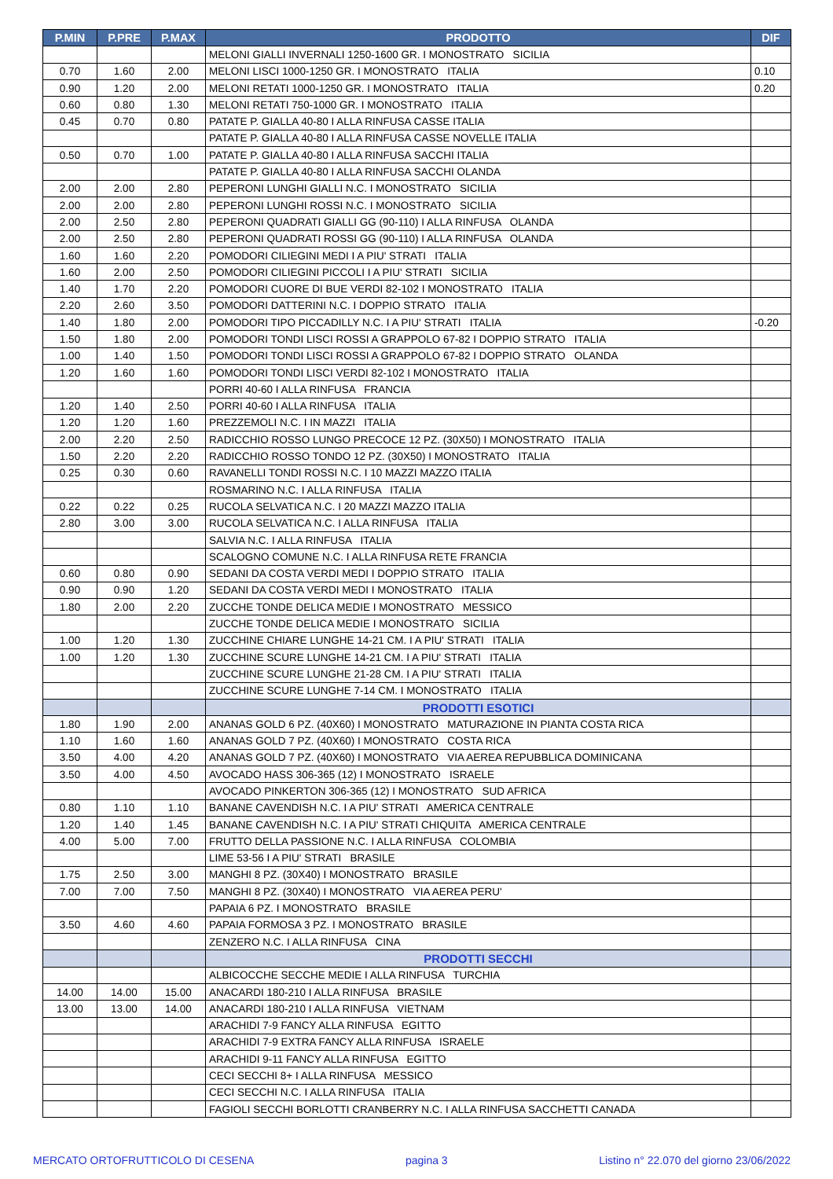| P.MIN | P.PRE | P.MAX | PRODOTTO | DIF |
| --- | --- | --- | --- | --- |
| | | | MELONI GIALLI INVERNALI 1250-1600 GR. I MONOSTRATO SICILIA | |
| 0.70 | 1.60 | 2.00 | MELONI LISCI 1000-1250 GR. I MONOSTRATO ITALIA | 0.10 |
| 0.90 | 1.20 | 2.00 | MELONI RETATI 1000-1250 GR. I MONOSTRATO ITALIA | 0.20 |
| 0.60 | 0.80 | 1.30 | MELONI RETATI 750-1000 GR. I MONOSTRATO ITALIA | |
| 0.45 | 0.70 | 0.80 | PATATE P. GIALLA 40-80 I ALLA RINFUSA CASSE ITALIA | |
| | | | PATATE P. GIALLA 40-80 I ALLA RINFUSA CASSE NOVELLE ITALIA | |
| 0.50 | 0.70 | 1.00 | PATATE P. GIALLA 40-80 I ALLA RINFUSA SACCHI ITALIA | |
| | | | PATATE P. GIALLA 40-80 I ALLA RINFUSA SACCHI OLANDA | |
| 2.00 | 2.00 | 2.80 | PEPERONI LUNGHI GIALLI N.C. I MONOSTRATO SICILIA | |
| 2.00 | 2.00 | 2.80 | PEPERONI LUNGHI ROSSI N.C. I MONOSTRATO SICILIA | |
| 2.00 | 2.50 | 2.80 | PEPERONI QUADRATI GIALLI GG (90-110) I ALLA RINFUSA OLANDA | |
| 2.00 | 2.50 | 2.80 | PEPERONI QUADRATI ROSSI GG (90-110) I ALLA RINFUSA OLANDA | |
| 1.60 | 1.60 | 2.20 | POMODORI CILIEGINI MEDI I A PIU' STRATI ITALIA | |
| 1.60 | 2.00 | 2.50 | POMODORI CILIEGINI PICCOLI I A PIU' STRATI SICILIA | |
| 1.40 | 1.70 | 2.20 | POMODORI CUORE DI BUE VERDI 82-102 I MONOSTRATO ITALIA | |
| 2.20 | 2.60 | 3.50 | POMODORI DATTERINI N.C. I DOPPIO STRATO ITALIA | |
| 1.40 | 1.80 | 2.00 | POMODORI TIPO PICCADILLY N.C. I A PIU' STRATI ITALIA | -0.20 |
| 1.50 | 1.80 | 2.00 | POMODORI TONDI LISCI ROSSI A GRAPPOLO 67-82 I DOPPIO STRATO ITALIA | |
| 1.00 | 1.40 | 1.50 | POMODORI TONDI LISCI ROSSI A GRAPPOLO 67-82 I DOPPIO STRATO OLANDA | |
| 1.20 | 1.60 | 1.60 | POMODORI TONDI LISCI VERDI 82-102 I MONOSTRATO ITALIA | |
| | | | PORRI 40-60 I ALLA RINFUSA FRANCIA | |
| 1.20 | 1.40 | 2.50 | PORRI 40-60 I ALLA RINFUSA ITALIA | |
| 1.20 | 1.20 | 1.60 | PREZZEMOLI N.C. I IN MAZZI ITALIA | |
| 2.00 | 2.20 | 2.50 | RADICCHIO ROSSO LUNGO PRECOCE 12 PZ. (30X50) I MONOSTRATO ITALIA | |
| 1.50 | 2.20 | 2.20 | RADICCHIO ROSSO TONDO 12 PZ. (30X50) I MONOSTRATO ITALIA | |
| 0.25 | 0.30 | 0.60 | RAVANELLI TONDI ROSSI N.C. I 10 MAZZI MAZZO ITALIA | |
| | | | ROSMARINO N.C. I ALLA RINFUSA ITALIA | |
| 0.22 | 0.22 | 0.25 | RUCOLA SELVATICA N.C. I 20 MAZZI MAZZO ITALIA | |
| 2.80 | 3.00 | 3.00 | RUCOLA SELVATICA N.C. I ALLA RINFUSA ITALIA | |
| | | | SALVIA N.C. I ALLA RINFUSA ITALIA | |
| | | | SCALOGNO COMUNE N.C. I ALLA RINFUSA RETE FRANCIA | |
| 0.60 | 0.80 | 0.90 | SEDANI DA COSTA VERDI MEDI I DOPPIO STRATO ITALIA | |
| 0.90 | 0.90 | 1.20 | SEDANI DA COSTA VERDI MEDI I MONOSTRATO ITALIA | |
| 1.80 | 2.00 | 2.20 | ZUCCHE TONDE DELICA MEDIE I MONOSTRATO MESSICO | |
| | | | ZUCCHE TONDE DELICA MEDIE I MONOSTRATO SICILIA | |
| 1.00 | 1.20 | 1.30 | ZUCCHINE CHIARE LUNGHE 14-21 CM. I A PIU' STRATI ITALIA | |
| 1.00 | 1.20 | 1.30 | ZUCCHINE SCURE LUNGHE 14-21 CM. I A PIU' STRATI ITALIA | |
| | | | ZUCCHINE SCURE LUNGHE 21-28 CM. I A PIU' STRATI ITALIA | |
| | | | ZUCCHINE SCURE LUNGHE 7-14 CM. I MONOSTRATO ITALIA | |
| | | | PRODOTTI ESOTICI | |
| 1.80 | 1.90 | 2.00 | ANANAS GOLD 6 PZ. (40X60) I MONOSTRATO MATURAZIONE IN PIANTA COSTA RICA | |
| 1.10 | 1.60 | 1.60 | ANANAS GOLD 7 PZ. (40X60) I MONOSTRATO COSTA RICA | |
| 3.50 | 4.00 | 4.20 | ANANAS GOLD 7 PZ. (40X60) I MONOSTRATO VIA AEREA REPUBBLICA DOMINICANA | |
| 3.50 | 4.00 | 4.50 | AVOCADO HASS 306-365 (12) I MONOSTRATO ISRAELE | |
| | | | AVOCADO PINKERTON 306-365 (12) I MONOSTRATO SUD AFRICA | |
| 0.80 | 1.10 | 1.10 | BANANE CAVENDISH N.C. I A PIU' STRATI AMERICA CENTRALE | |
| 1.20 | 1.40 | 1.45 | BANANE CAVENDISH N.C. I A PIU' STRATI CHIQUITA AMERICA CENTRALE | |
| 4.00 | 5.00 | 7.00 | FRUTTO DELLA PASSIONE N.C. I ALLA RINFUSA COLOMBIA | |
| | | | LIME 53-56 I A PIU' STRATI BRASILE | |
| 1.75 | 2.50 | 3.00 | MANGHI 8 PZ. (30X40) I MONOSTRATO BRASILE | |
| 7.00 | 7.00 | 7.50 | MANGHI 8 PZ. (30X40) I MONOSTRATO VIA AEREA PERU' | |
| | | | PAPAIA 6 PZ. I MONOSTRATO BRASILE | |
| 3.50 | 4.60 | 4.60 | PAPAIA FORMOSA 3 PZ. I MONOSTRATO BRASILE | |
| | | | ZENZERO N.C. I ALLA RINFUSA CINA | |
| | | | PRODOTTI SECCHI | |
| | | | ALBICOCCHE SECCHE MEDIE I ALLA RINFUSA TURCHIA | |
| 14.00 | 14.00 | 15.00 | ANACARDI 180-210 I ALLA RINFUSA BRASILE | |
| 13.00 | 13.00 | 14.00 | ANACARDI 180-210 I ALLA RINFUSA VIETNAM | |
| | | | ARACHIDI 7-9 FANCY ALLA RINFUSA EGITTO | |
| | | | ARACHIDI 7-9 EXTRA FANCY ALLA RINFUSA ISRAELE | |
| | | | ARACHIDI 9-11 FANCY ALLA RINFUSA EGITTO | |
| | | | CECI SECCHI 8+ I ALLA RINFUSA MESSICO | |
| | | | CECI SECCHI N.C. I ALLA RINFUSA ITALIA | |
| | | | FAGIOLI SECCHI BORLOTTI CRANBERRY N.C. I ALLA RINFUSA SACCHETTI CANADA | |
MERCATO ORTOFRUTTICOLO DI CESENA pagina 3 Listino n° 22.070 del giorno 23/06/2022